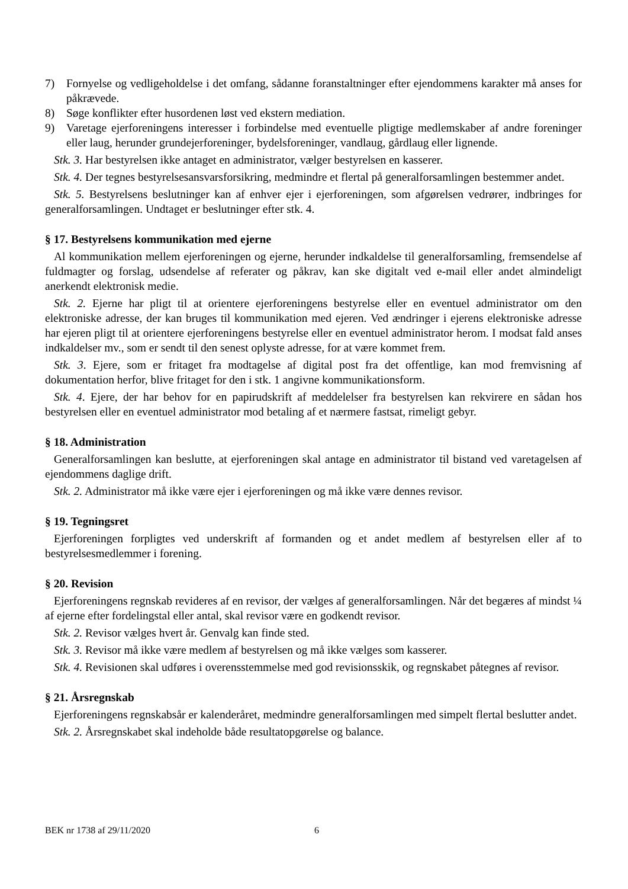7) Fornyelse og vedligeholdelse i det omfang, sådanne foranstaltninger efter ejendommens karakter må anses for påkrævede.
8) Søge konflikter efter husordenen løst ved ekstern mediation.
9) Varetage ejerforeningens interesser i forbindelse med eventuelle pligtige medlemskaber af andre foreninger eller laug, herunder grundejerforeninger, bydelsforeninger, vandlaug, gårdlaug eller lignende.
Stk. 3. Har bestyrelsen ikke antaget en administrator, vælger bestyrelsen en kasserer.
Stk. 4. Der tegnes bestyrelsesansvarsforsikring, medmindre et flertal på generalforsamlingen bestemmer andet.
Stk. 5. Bestyrelsens beslutninger kan af enhver ejer i ejerforeningen, som afgørelsen vedrører, indbringes for generalforsamlingen. Undtaget er beslutninger efter stk. 4.
§ 17. Bestyrelsens kommunikation med ejerne
Al kommunikation mellem ejerforeningen og ejerne, herunder indkaldelse til generalforsamling, fremsendelse af fuldmagter og forslag, udsendelse af referater og påkrav, kan ske digitalt ved e-mail eller andet almindeligt anerkendt elektronisk medie.
Stk. 2. Ejerne har pligt til at orientere ejerforeningens bestyrelse eller en eventuel administrator om den elektroniske adresse, der kan bruges til kommunikation med ejeren. Ved ændringer i ejerens elektroniske adresse har ejeren pligt til at orientere ejerforeningens bestyrelse eller en eventuel administrator herom. I modsat fald anses indkaldelser mv., som er sendt til den senest oplyste adresse, for at være kommet frem.
Stk. 3. Ejere, som er fritaget fra modtagelse af digital post fra det offentlige, kan mod fremvisning af dokumentation herfor, blive fritaget for den i stk. 1 angivne kommunikationsform.
Stk. 4. Ejere, der har behov for en papirudskrift af meddelelser fra bestyrelsen kan rekvirere en sådan hos bestyrelsen eller en eventuel administrator mod betaling af et nærmere fastsat, rimeligt gebyr.
§ 18. Administration
Generalforsamlingen kan beslutte, at ejerforeningen skal antage en administrator til bistand ved varetagelsen af ejendommens daglige drift.
Stk. 2. Administrator må ikke være ejer i ejerforeningen og må ikke være dennes revisor.
§ 19. Tegningsret
Ejerforeningen forpligtes ved underskrift af formanden og et andet medlem af bestyrelsen eller af to bestyrelsesmedlemmer i forening.
§ 20. Revision
Ejerforeningens regnskab revideres af en revisor, der vælges af generalforsamlingen. Når det begæres af mindst ¼ af ejerne efter fordelingstal eller antal, skal revisor være en godkendt revisor.
Stk. 2. Revisor vælges hvert år. Genvalg kan finde sted.
Stk. 3. Revisor må ikke være medlem af bestyrelsen og må ikke vælges som kasserer.
Stk. 4. Revisionen skal udføres i overensstemmelse med god revisionsskik, og regnskabet påtegnes af revisor.
§ 21. Årsregnskab
Ejerforeningens regnskabsår er kalenderåret, medmindre generalforsamlingen med simpelt flertal beslutter andet.
Stk. 2. Årsregnskabet skal indeholde både resultatopgørelse og balance.
BEK nr 1738 af 29/11/2020 6